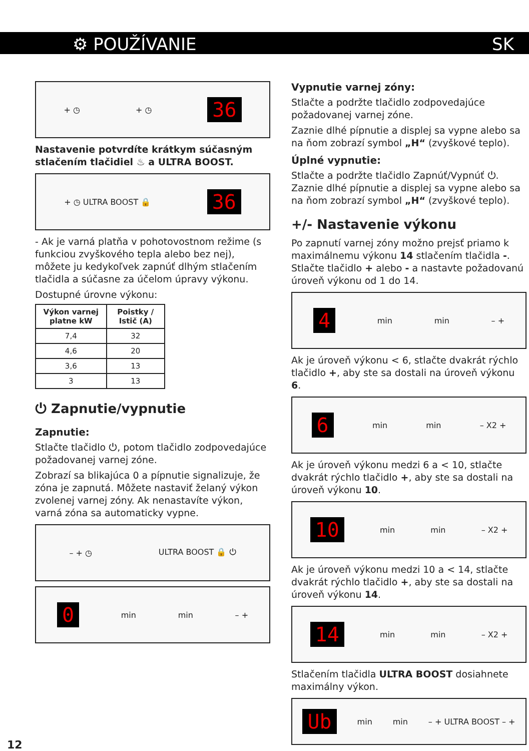⚙ POUŽÍVANIE SK
+ ◷ + ◷ 36
Nastavenie potvrdíte krátkym súčasným stlačením tlačidiel ♨ a ULTRA BOOST.
+ ◷ ULTRA BOOST 🔒 36
- Ak je varná platňa v pohotovostnom režime (s funkciou zvyškového tepla alebo bez nej), môžete ju kedykoľvek zapnúť dlhým stlačením tlačidla a súčasne za účelom úpravy výkonu.
Dostupné úrovne výkonu:
| Výkon varnej platne kW | Poistky / Istič (A) |
| --- | --- |
| 7,4 | 32 |
| 4,6 | 20 |
| 3,6 | 13 |
| 3 | 13 |
⏻ Zapnutie/vypnutie
Zapnutie:
Stlačte tlačidlo ⏻, potom tlačidlo zodpovedajúce požadovanej varnej zóne.
Zobrazí sa blikajúca 0 a pípnutie signalizuje, že zóna je zapnutá. Môžete nastaviť želaný výkon zvolenej varnej zóny. Ak nenastavíte výkon, varná zóna sa automaticky vypne.
– + ◷ ULTRA BOOST 🔒 ⏻
0 min min – +
Vypnutie varnej zóny:
Stlačte a podržte tlačidlo zodpovedajúce požadovanej varnej zóne.
Zaznie dlhé pípnutie a displej sa vypne alebo sa na ňom zobrazí symbol „H“ (zvyškové teplo).
Úplné vypnutie:
Stlačte a podržte tlačidlo Zapnúť/Vypnúť ⏻. Zaznie dlhé pípnutie a displej sa vypne alebo sa na ňom zobrazí symbol „H“ (zvyškové teplo).
+/- Nastavenie výkonu
Po zapnutí varnej zóny možno prejsť priamo k maximálnemu výkonu 14 stlačením tlačidla -. Stlačte tlačidlo + alebo - a nastavte požadovanú úroveň výkonu od 1 do 14.
4 min min – +
Ak je úroveň výkonu < 6, stlačte dvakrát rýchlo tlačidlo +, aby ste sa dostali na úroveň výkonu 6.
6 min min – X2 +
Ak je úroveň výkonu medzi 6 a < 10, stlačte dvakrát rýchlo tlačidlo +, aby ste sa dostali na úroveň výkonu 10.
10 min min – X2 +
Ak je úroveň výkonu medzi 10 a < 14, stlačte dvakrát rýchlo tlačidlo +, aby ste sa dostali na úroveň výkonu 14.
14 min min – X2 +
Stlačením tlačidla ULTRA BOOST dosiahnete maximálny výkon.
Ub min min – + ULTRA BOOST – +
12